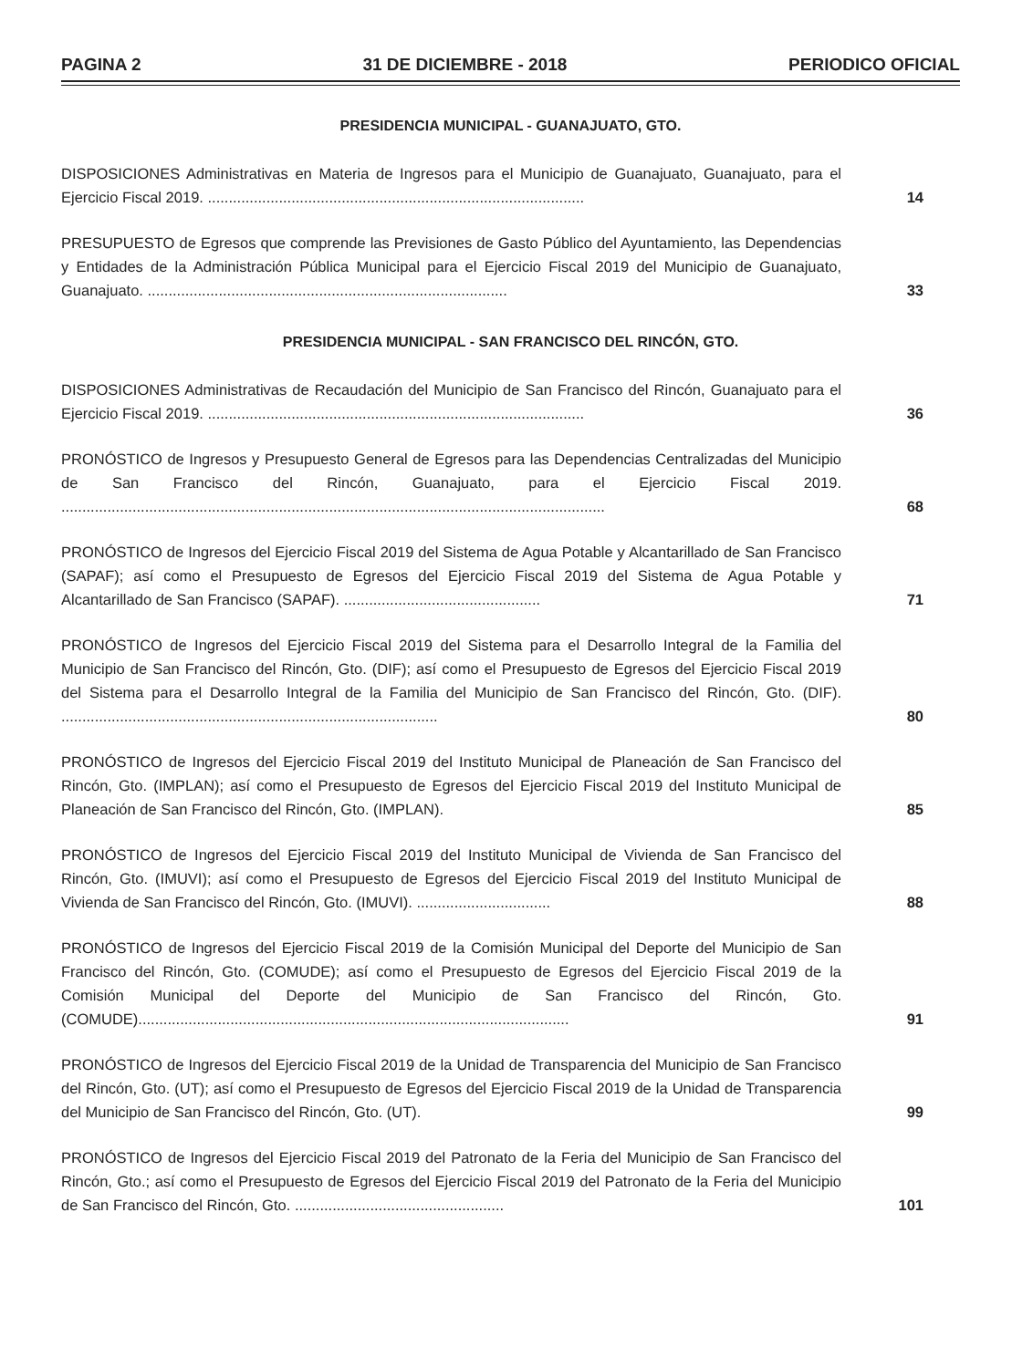PAGINA 2 31 DE DICIEMBRE - 2018 PERIODICO OFICIAL
PRESIDENCIA MUNICIPAL - GUANAJUATO, GTO.
DISPOSICIONES Administrativas en Materia de Ingresos para el Municipio de Guanajuato, Guanajuato, para el Ejercicio Fiscal 2019. ..........................................................................................
14
PRESUPUESTO de Egresos que comprende las Previsiones de Gasto Público del Ayuntamiento, las Dependencias y Entidades de la Administración Pública Municipal para el Ejercicio Fiscal 2019 del Municipio de Guanajuato, Guanajuato. ......................................................................................
33
PRESIDENCIA MUNICIPAL - SAN FRANCISCO DEL RINCÓN, GTO.
DISPOSICIONES Administrativas de Recaudación del Municipio de San Francisco del Rincón, Guanajuato para el Ejercicio Fiscal 2019. ..........................................................................................
36
PRONÓSTICO de Ingresos y Presupuesto General de Egresos para las Dependencias Centralizadas del Municipio de San Francisco del Rincón, Guanajuato, para el Ejercicio Fiscal 2019. ..................................................................................................................................
68
PRONÓSTICO de Ingresos del Ejercicio Fiscal 2019 del Sistema de Agua Potable y Alcantarillado de San Francisco (SAPAF); así como el Presupuesto de Egresos del Ejercicio Fiscal 2019 del Sistema de Agua Potable y Alcantarillado de San Francisco (SAPAF). ...............................................
71
PRONÓSTICO de Ingresos del Ejercicio Fiscal 2019 del Sistema para el Desarrollo Integral de la Familia del Municipio de San Francisco del Rincón, Gto. (DIF); así como el Presupuesto de Egresos del Ejercicio Fiscal 2019 del Sistema para el Desarrollo Integral de la Familia del Municipio de San Francisco del Rincón, Gto. (DIF). ..........................................................................................
80
PRONÓSTICO de Ingresos del Ejercicio Fiscal 2019 del Instituto Municipal de Planeación de San Francisco del Rincón, Gto. (IMPLAN); así como el Presupuesto de Egresos del Ejercicio Fiscal 2019 del Instituto Municipal de Planeación de San Francisco del Rincón, Gto. (IMPLAN).
85
PRONÓSTICO de Ingresos del Ejercicio Fiscal 2019 del Instituto Municipal de Vivienda de San Francisco del Rincón, Gto. (IMUVI); así como el Presupuesto de Egresos del Ejercicio Fiscal 2019 del Instituto Municipal de Vivienda de San Francisco del Rincón, Gto. (IMUVI). ................................
88
PRONÓSTICO de Ingresos del Ejercicio Fiscal 2019 de la Comisión Municipal del Deporte del Municipio de San Francisco del Rincón, Gto. (COMUDE); así como el Presupuesto de Egresos del Ejercicio Fiscal 2019 de la Comisión Municipal del Deporte del Municipio de San Francisco del Rincón, Gto. (COMUDE).......................................................................................................
91
PRONÓSTICO de Ingresos del Ejercicio Fiscal 2019 de la Unidad de Transparencia del Municipio de San Francisco del Rincón, Gto. (UT); así como el Presupuesto de Egresos del Ejercicio Fiscal 2019 de la Unidad de Transparencia del Municipio de San Francisco del Rincón, Gto. (UT).
99
PRONÓSTICO de Ingresos del Ejercicio Fiscal 2019 del Patronato de la Feria del Municipio de San Francisco del Rincón, Gto.; así como el Presupuesto de Egresos del Ejercicio Fiscal 2019 del Patronato de la Feria del Municipio de San Francisco del Rincón, Gto. ..................................................
101